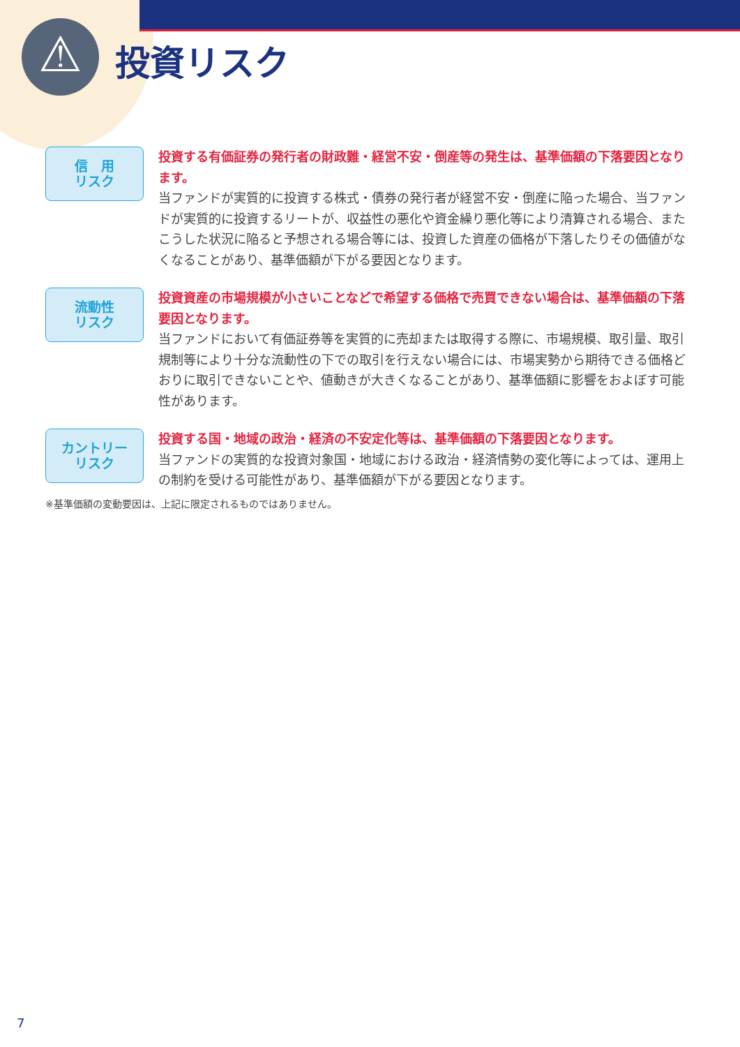⚠ 投資リスク
信　用
リスク
投資する有価証券の発行者の財政難・経営不安・倒産等の発生は、基準価額の下落要因となります。
当ファンドが実質的に投資する株式・債券の発行者が経営不安・倒産に陥った場合、当ファンドが実質的に投資するリートが、収益性の悪化や資金繰り悪化等により清算される場合、またこうした状況に陥ると予想される場合等には、投資した資産の価格が下落したりその価値がなくなることがあり、基準価額が下がる要因となります。
流動性
リスク
投資資産の市場規模が小さいことなどで希望する価格で売買できない場合は、基準価額の下落要因となります。
当ファンドにおいて有価証券等を実質的に売却または取得する際に、市場規模、取引量、取引規制等により十分な流動性の下での取引を行えない場合には、市場実勢から期待できる価格どおりに取引できないことや、値動きが大きくなることがあり、基準価額に影響をおよぼす可能性があります。
カントリー
リスク
投資する国・地域の政治・経済の不安定化等は、基準価額の下落要因となります。
当ファンドの実質的な投資対象国・地域における政治・経済情勢の変化等によっては、運用上の制約を受ける可能性があり、基準価額が下がる要因となります。
※基準価額の変動要因は、上記に限定されるものではありません。
7